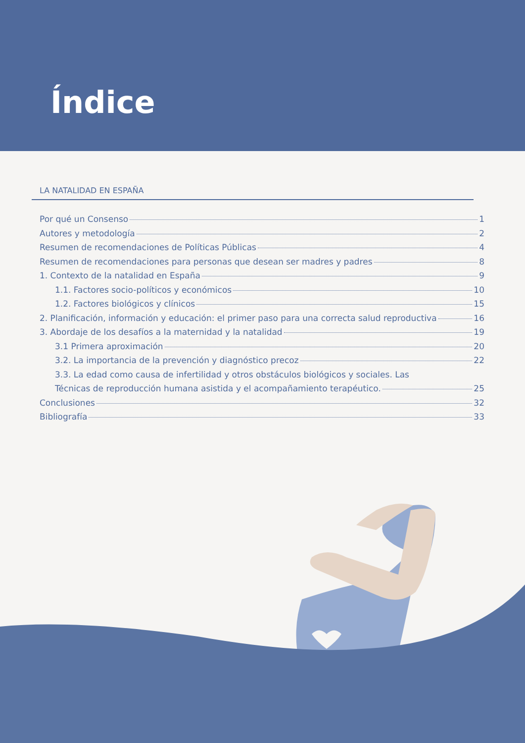Índice
LA NATALIDAD EN ESPAÑA
Por qué un Consenso 1
Autores y metodología 2
Resumen de recomendaciones de Políticas Públicas 4
Resumen de recomendaciones para personas que desean ser madres y padres 8
1. Contexto de la natalidad en España 9
1.1. Factores socio-políticos y económicos 10
1.2. Factores biológicos y clínicos 15
2. Planificación, información y educación: el primer paso para una correcta salud reproductiva 16
3. Abordaje de los desafíos a la maternidad y la natalidad 19
3.1 Primera aproximación 20
3.2. La importancia de la prevención y diagnóstico precoz 22
3.3. La edad como causa de infertilidad y otros obstáculos biológicos y sociales. Las
Técnicas de reproducción humana asistida y el acompañamiento terapéutico. 25
Conclusiones 32
Bibliografía 33